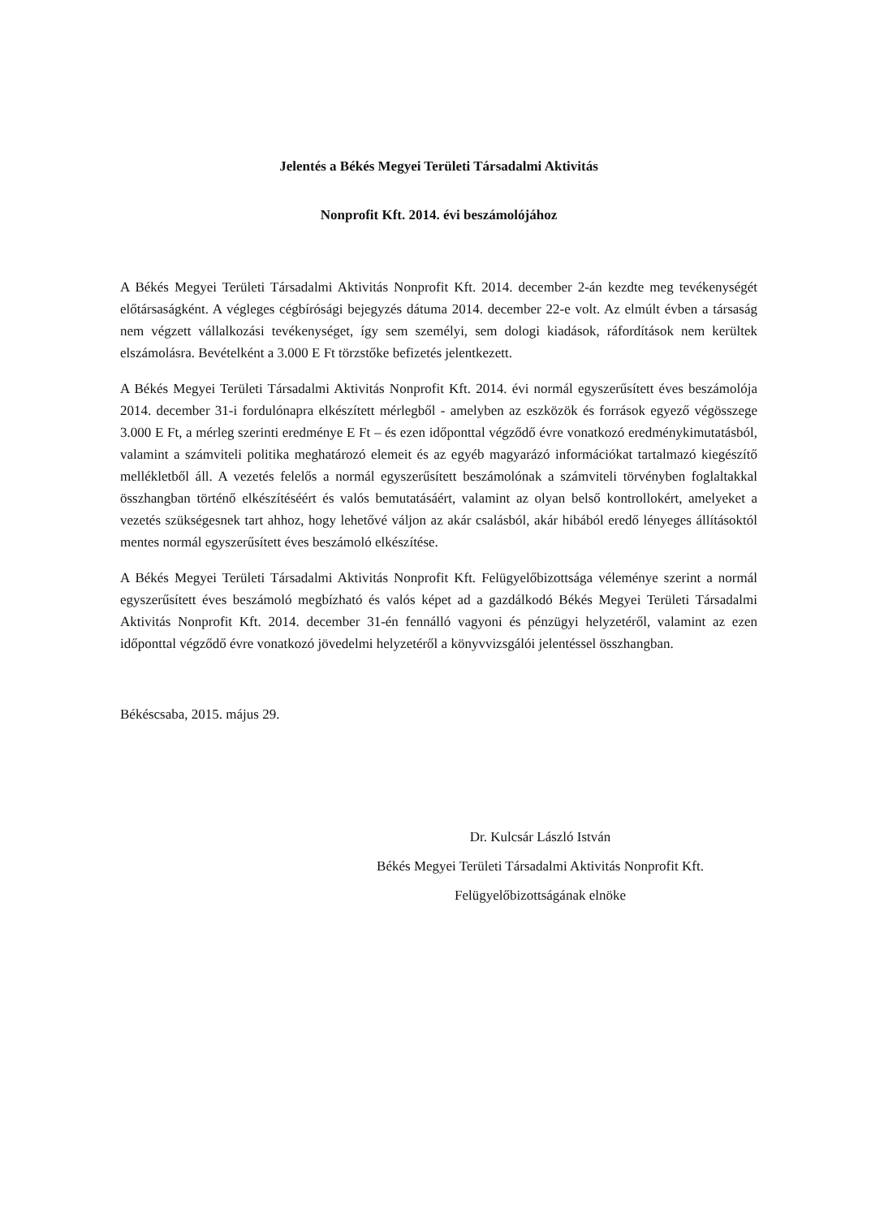Jelentés a Békés Megyei Területi Társadalmi Aktivitás
Nonprofit Kft. 2014. évi beszámolójához
A Békés Megyei Területi Társadalmi Aktivitás Nonprofit Kft. 2014. december 2-án kezdte meg tevékenységét előtársaságként. A végleges cégbírósági bejegyzés dátuma 2014. december 22-e volt. Az elmúlt évben a társaság nem végzett vállalkozási tevékenységet, így sem személyi, sem dologi kiadások, ráfordítások nem kerültek elszámolásra. Bevételként a 3.000 E Ft törzstőke befizetés jelentkezett.
A Békés Megyei Területi Társadalmi Aktivitás Nonprofit Kft. 2014. évi normál egyszerűsített éves beszámolója 2014. december 31-i fordulónapra elkészített mérlegből - amelyben az eszközök és források egyező végösszege 3.000 E Ft, a mérleg szerinti eredménye E Ft – és ezen időponttal végződő évre vonatkozó eredménykimutatásból, valamint a számviteli politika meghatározó elemeit és az egyéb magyarázó információkat tartalmazó kiegészítő mellékletből áll. A vezetés felelős a normál egyszerűsített beszámolónak a számviteli törvényben foglaltakkal összhangban történő elkészítéséért és valós bemutatásáért, valamint az olyan belső kontrollokért, amelyeket a vezetés szükségesnek tart ahhoz, hogy lehetővé váljon az akár csalásból, akár hibából eredő lényeges állításoktól mentes normál egyszerűsített éves beszámoló elkészítése.
A Békés Megyei Területi Társadalmi Aktivitás Nonprofit Kft. Felügyelőbizottsága véleménye szerint a normál egyszerűsített éves beszámoló megbízható és valós képet ad a gazdálkodó Békés Megyei Területi Társadalmi Aktivitás Nonprofit Kft. 2014. december 31-én fennálló vagyoni és pénzügyi helyzetéről, valamint az ezen időponttal végződő évre vonatkozó jövedelmi helyzetéről a könyvvizsgálói jelentéssel összhangban.
Békéscsaba, 2015. május 29.
Dr. Kulcsár László István
Békés Megyei Területi Társadalmi Aktivitás Nonprofit Kft.
Felügyelőbizottságának elnöke